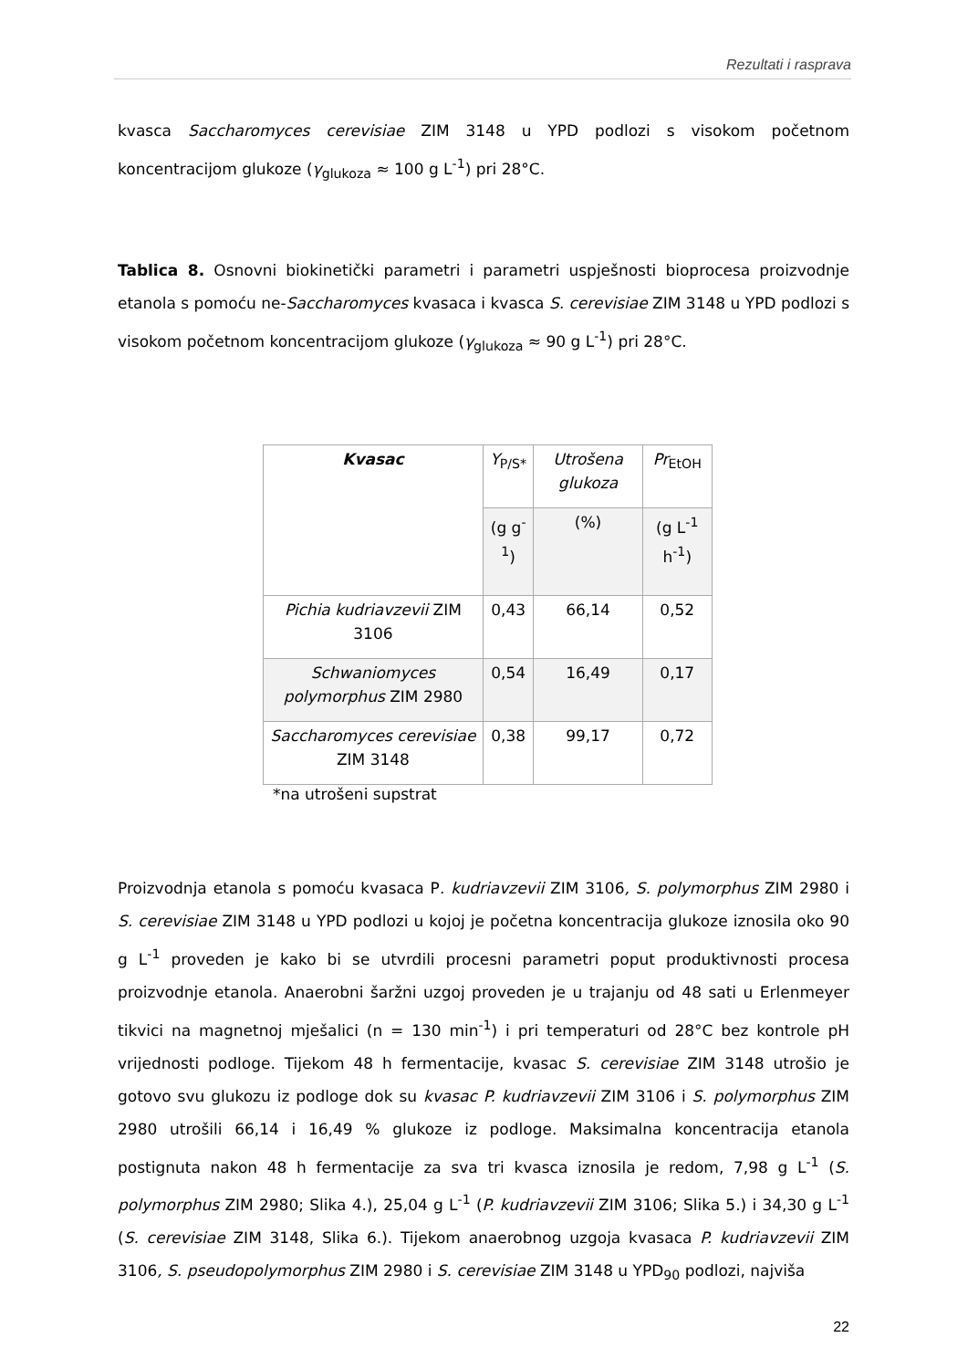Rezultati i rasprava
kvasca Saccharomyces cerevisiae ZIM 3148 u YPD podlozi s visokom početnom koncentracijom glukoze (γ<sub>glukoza</sub> ≈ 100 g L<sup>-1</sup>) pri 28°C.
Tablica 8. Osnovni biokinetički parametri i parametri uspješnosti bioprocesa proizvodnje etanola s pomoću ne-Saccharomyces kvasaca i kvasca S. cerevisiae ZIM 3148 u YPD podlozi s visokom početnom koncentracijom glukoze (γ<sub>glukoza</sub> ≈ 90 g L<sup>-1</sup>) pri 28°C.
| Kvasac | Y<sub>P/S*</sub> | Utrošena glukoza | Pr<sub>EtOH</sub> |
| --- | --- | --- | --- |
| | (g g<sup>-1</sup>) | (%) | (g L<sup>-1</sup> h<sup>-1</sup>) |
| Pichia kudriavzevii ZIM 3106 | 0,43 | 66,14 | 0,52 |
| Schwaniomyces polymorphus ZIM 2980 | 0,54 | 16,49 | 0,17 |
| Saccharomyces cerevisiae ZIM 3148 | 0,38 | 99,17 | 0,72 |
*na utrošeni supstrat
Proizvodnja etanola s pomoću kvasaca P. kudriavzevii ZIM 3106, S. polymorphus ZIM 2980 i S. cerevisiae ZIM 3148 u YPD podlozi u kojoj je početna koncentracija glukoze iznosila oko 90 g L<sup>-1</sup> proveden je kako bi se utvrdili procesni parametri poput produktivnosti procesa proizvodnje etanola. Anaerobni šaržni uzgoj proveden je u trajanju od 48 sati u Erlenmeyer tikvici na magnetnoj mješalici (n = 130 min<sup>-1</sup>) i pri temperaturi od 28°C bez kontrole pH vrijednosti podloge. Tijekom 48 h fermentacije, kvasac S. cerevisiae ZIM 3148 utrošio je gotovo svu glukozu iz podloge dok su kvasac P. kudriavzevii ZIM 3106 i S. polymorphus ZIM 2980 utrošili 66,14 i 16,49 % glukoze iz podloge. Maksimalna koncentracija etanola postignuta nakon 48 h fermentacije za sva tri kvasca iznosila je redom, 7,98 g L<sup>-1</sup> (S. polymorphus ZIM 2980; Slika 4.), 25,04 g L<sup>-1</sup> (P. kudriavzevii ZIM 3106; Slika 5.) i 34,30 g L<sup>-1</sup> (S. cerevisiae ZIM 3148, Slika 6.). Tijekom anaerobnog uzgoja kvasaca P. kudriavzevii ZIM 3106, S. pseudopolymorphus ZIM 2980 i S. cerevisiae ZIM 3148 u YPD<sub>90</sub> podlozi, najviša
22